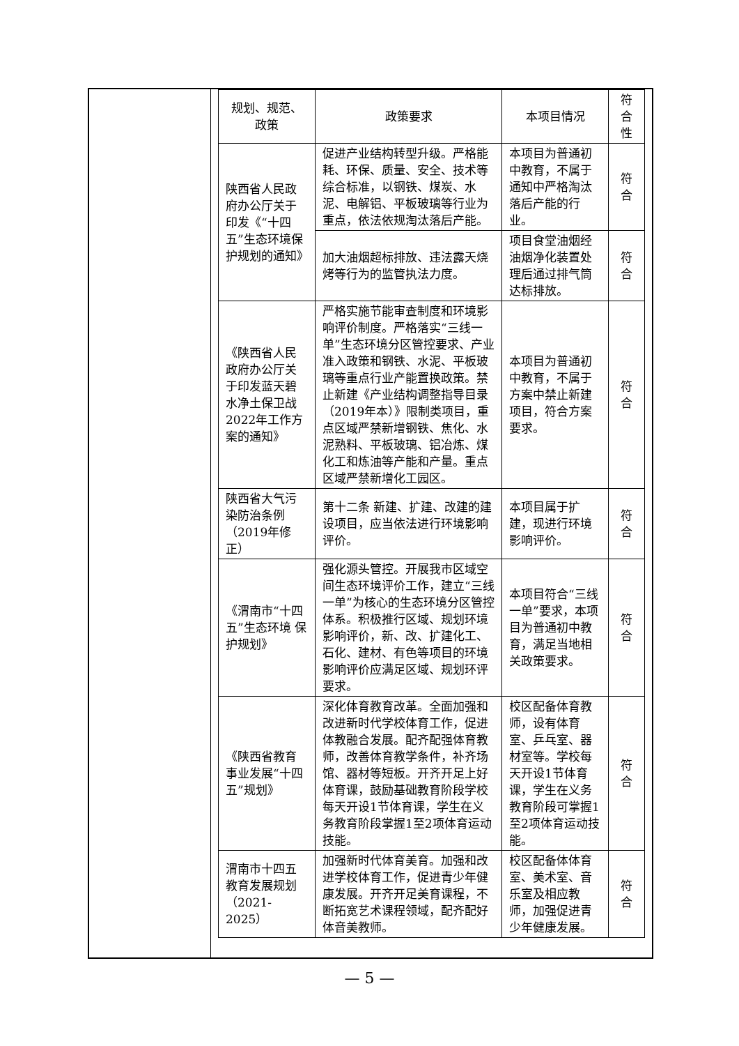| 规划、规范、政策 | 政策要求 | 本项目情况 | 符合性 |
| --- | --- | --- | --- |
| 陕西省人民政府办公厅关于印发《“十四五”生态环境保护规划的通知》 | 促进产业结构转型升级。严格能耗、环保、质量、安全、技术等综合标准，以钢铁、煤炭、水泥、电解铝、平板玻璃等行业为重点，依法依规淘汰落后产能。 | 本项目为普通初中教育，不属于通知中严格淘汰落后产能的行业。 | 符合 |
| | 加大油烟超标排放、违法露天烧烤等行为的监管执法力度。 | 项目食堂油烟经油烟净化装置处理后通过排气筒达标排放。 | 符合 |
| 《陕西省人民政府办公厅关于印发蓝天碧水净土保卫战2022年工作方案的通知》 | 严格实施节能审查制度和环境影响评价制度。严格落实“三线一单”生态环境分区管控要求、产业准入政策和钢铁、水泥、平板玻璃等重点行业产能置换政策。禁止新建《产业结构调整指导目录（2019年本）》限制类项目，重点区域严禁新增钢铁、焦化、水泥熟料、平板玻璃、铝冶炼、煤化工和炼油等产能和产量。重点区域严禁新增化工园区。 | 本项目为普通初中教育，不属于方案中禁止新建项目，符合方案要求。 | 符合 |
| 陕西省大气污染防治条例（2019年修正） | 第十二条 新建、扩建、改建的建设项目，应当依法进行环境影响评价。 | 本项目属于扩建，现进行环境影响评价。 | 符合 |
| 《渭南市“十四五”生态环境 保护规划》 | 强化源头管控。开展我市区域空间生态环境评价工作，建立“三线一单”为核心的生态环境分区管控体系。积极推行区域、规划环境影响评价，新、改、扩建化工、石化、建材、有色等项目的环境影响评价应满足区域、规划环评要求。 | 本项目符合“三线一单”要求，本项目为普通初中教育，满足当地相关政策要求。 | 符合 |
| 《陕西省教育事业发展“十四五”规划》 | 深化体育教育改革。全面加强和改进新时代学校体育工作，促进体教融合发展。配齐配强体育教师，改善体育教学条件，补齐场馆、器材等短板。开齐开足上好体育课，鼓励基础教育阶段学校每天开设1节体育课，学生在义务教育阶段掌握1至2项体育运动技能。 | 校区配备体育教师，设有体育室、乒乓室、器材室等。学校每天开设1节体育课，学生在义务教育阶段可掌握1至2项体育运动技能。 | 符合 |
| 渭南市十四五教育发展规划（2021-2025） | 加强新时代体育美育。加强和改进学校体育工作，促进青少年健康发展。开齐开足美育课程，不断拓宽艺术课程领域，配齐配好体音美教师。 | 校区配备体体育室、美术室、音乐室及相应教师，加强促进青少年健康发展。 | 符合 |
— 5 —